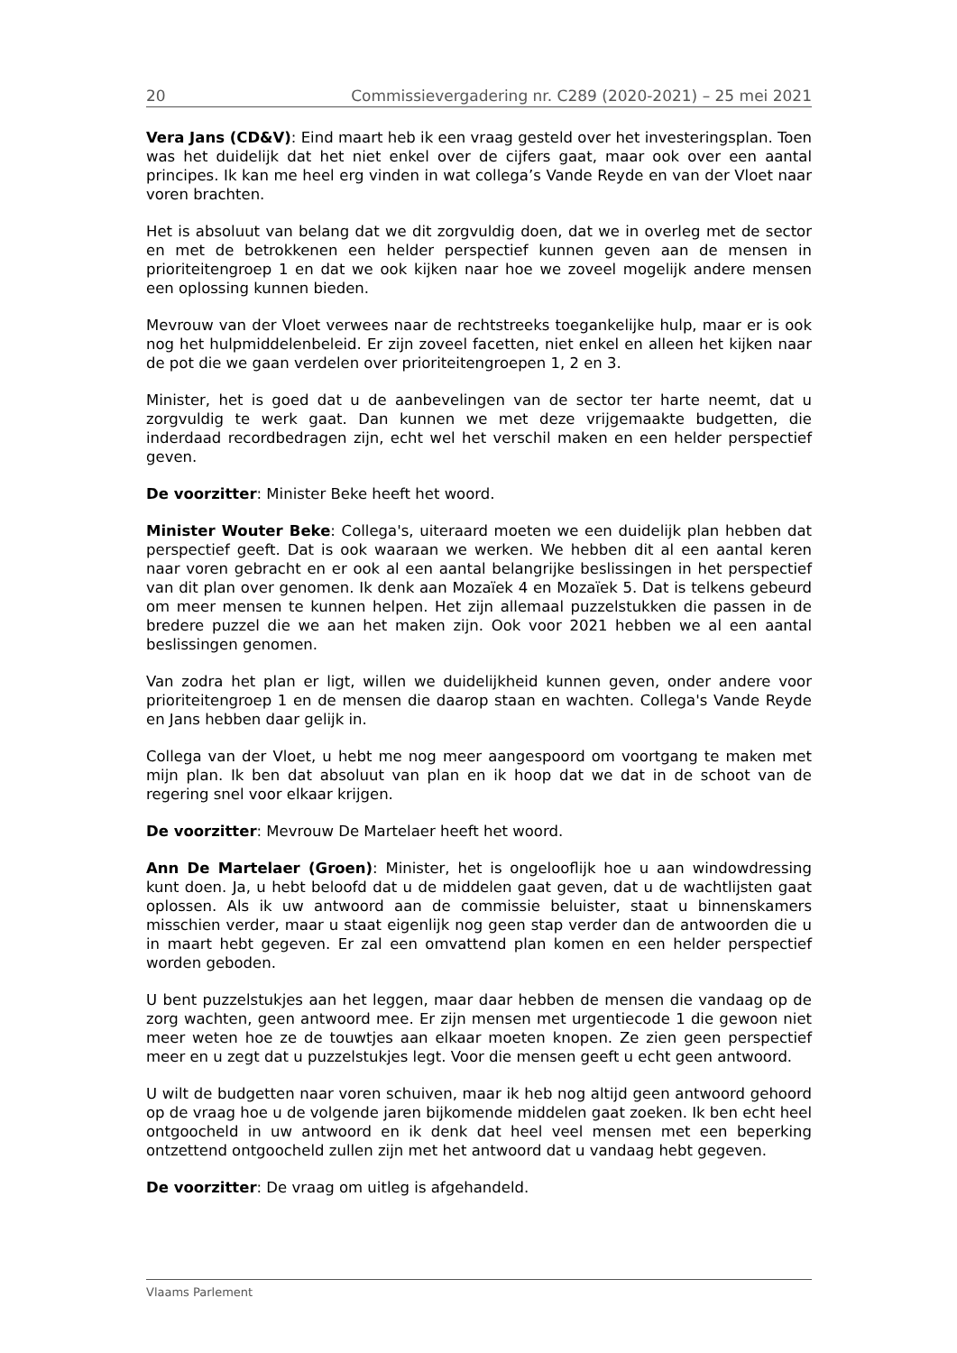20 Commissievergadering nr. C289 (2020-2021) – 25 mei 2021
Vera Jans (CD&V): Eind maart heb ik een vraag gesteld over het investeringsplan. Toen was het duidelijk dat het niet enkel over de cijfers gaat, maar ook over een aantal principes. Ik kan me heel erg vinden in wat collega’s Vande Reyde en van der Vloet naar voren brachten.
Het is absoluut van belang dat we dit zorgvuldig doen, dat we in overleg met de sector en met de betrokkenen een helder perspectief kunnen geven aan de mensen in prioriteitengroep 1 en dat we ook kijken naar hoe we zoveel mogelijk andere mensen een oplossing kunnen bieden.
Mevrouw van der Vloet verwees naar de rechtstreeks toegankelijke hulp, maar er is ook nog het hulpmiddelenbeleid. Er zijn zoveel facetten, niet enkel en alleen het kijken naar de pot die we gaan verdelen over prioriteitengroepen 1, 2 en 3.
Minister, het is goed dat u de aanbevelingen van de sector ter harte neemt, dat u zorgvuldig te werk gaat. Dan kunnen we met deze vrijgemaakte budgetten, die inderdaad recordbedragen zijn, echt wel het verschil maken en een helder perspectief geven.
De voorzitter: Minister Beke heeft het woord.
Minister Wouter Beke: Collega's, uiteraard moeten we een duidelijk plan hebben dat perspectief geeft. Dat is ook waaraan we werken. We hebben dit al een aantal keren naar voren gebracht en er ook al een aantal belangrijke beslissingen in het perspectief van dit plan over genomen. Ik denk aan Mozaïek 4 en Mozaïek 5. Dat is telkens gebeurd om meer mensen te kunnen helpen. Het zijn allemaal puzzelstukken die passen in de bredere puzzel die we aan het maken zijn. Ook voor 2021 hebben we al een aantal beslissingen genomen.
Van zodra het plan er ligt, willen we duidelijkheid kunnen geven, onder andere voor prioriteitengroep 1 en de mensen die daarop staan en wachten. Collega's Vande Reyde en Jans hebben daar gelijk in.
Collega van der Vloet, u hebt me nog meer aangespoord om voortgang te maken met mijn plan. Ik ben dat absoluut van plan en ik hoop dat we dat in de schoot van de regering snel voor elkaar krijgen.
De voorzitter: Mevrouw De Martelaer heeft het woord.
Ann De Martelaer (Groen): Minister, het is ongelooflijk hoe u aan windowdressing kunt doen. Ja, u hebt beloofd dat u de middelen gaat geven, dat u de wachtlijsten gaat oplossen. Als ik uw antwoord aan de commissie beluister, staat u binnenskamers misschien verder, maar u staat eigenlijk nog geen stap verder dan de antwoorden die u in maart hebt gegeven. Er zal een omvattend plan komen en een helder perspectief worden geboden.
U bent puzzelstukjes aan het leggen, maar daar hebben de mensen die vandaag op de zorg wachten, geen antwoord mee. Er zijn mensen met urgentiecode 1 die gewoon niet meer weten hoe ze de touwtjes aan elkaar moeten knopen. Ze zien geen perspectief meer en u zegt dat u puzzelstukjes legt. Voor die mensen geeft u echt geen antwoord.
U wilt de budgetten naar voren schuiven, maar ik heb nog altijd geen antwoord gehoord op de vraag hoe u de volgende jaren bijkomende middelen gaat zoeken. Ik ben echt heel ontgoocheld in uw antwoord en ik denk dat heel veel mensen met een beperking ontzettend ontgoocheld zullen zijn met het antwoord dat u vandaag hebt gegeven.
De voorzitter: De vraag om uitleg is afgehandeld.
Vlaams Parlement